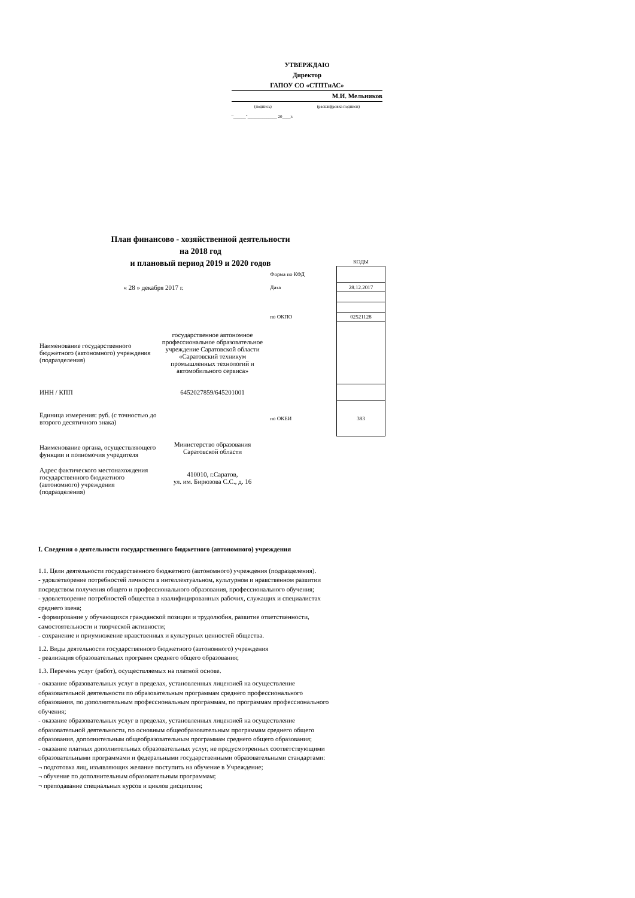УТВЕРЖДАЮ
Директор
ГАПОУ СО «СТПТиАС»
М.И. Мельников
(подпись) (расшифровка подписи)
"______"______________ 20____г.
План финансово - хозяйственной деятельности
на 2018 год
и плановый период 2019 и 2020 годов
| | | | | КОДЫ |
| | | | Форма по КФД | |
| « 28 » декабря 2017 г. | | | Дата | 28.12.2017 |
| | | | по ОКПО | 02521128 |
| Наименование государственного бюджетного (автономного) учреждения (подразделения) | государственное автономное профессиональное образовательное учреждение Саратовской области «Саратовский техникум промышленных технологий и автомобильного сервиса» | | | |
| ИНН / КПП | 6452027859/645201001 | | | |
| Единица измерения: руб. (с точностью до второго десятичного знака) | | | по ОКЕИ | 383 |
| Наименование органа, осуществляющего функции и полномочия учредителя | Министерство образования Саратовской области | | | |
| Адрес фактического местонахождения государственного бюджетного (автономного) учреждения (подразделения) | 410010, г.Саратов, ул. им. Бирюзова С.С., д. 16 | | | |
I. Сведения о деятельности государственного бюджетного (автономного) учреждения
1.1. Цели деятельности государственного бюджетного (автономного) учреждения (подразделения).
- удовлетворение потребностей личности в интеллектуальном, культурном и нравственном развитии посредством получения общего и профессионального образования, профессионального обучения;
- удовлетворение потребностей общества в квалифицированных рабочих, служащих и специалистах среднего звена;
- формирование у обучающихся гражданской позиции и трудолюбия, развитие ответственности, самостоятельности и творческой активности;
- сохранение и приумножение нравственных и культурных ценностей общества.
1.2. Виды деятельности государственного бюджетного (автономного) учреждения
- реализация образовательных программ среднего общего образования;
1.3. Перечень услуг (работ), осуществляемых на платной основе.
- оказание образовательных услуг в пределах, установленных лицензией на осуществление образовательной деятельности по образовательным программам среднего профессионального образования, по дополнительным профессиональным программам, по программам профессионального обучения;
- оказание образовательных услуг в пределах, установленных лицензией на осуществление образовательной деятельности, по основным общеобразовательным программам среднего общего образования, дополнительным общеобразовательным программам среднего общего образования;
- оказание платных дополнительных образовательных услуг, не предусмотренных соответствующими образовательными программами и федеральными государственными образовательными стандартами:
¬ подготовка лиц, изъявляющих желание поступить на обучение в Учреждение;
¬ обучение по дополнительным образовательным программам;
¬ преподавание специальных курсов и циклов дисциплин;